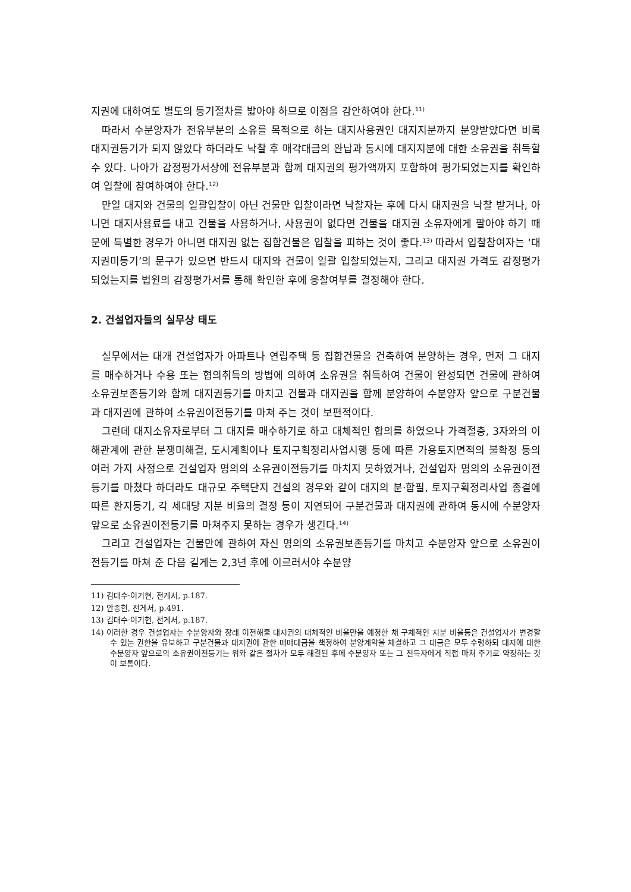지권에 대하여도 별도의 등기절차를 밟아야 하므로 이점을 감안하여야 한다.<sup>11)</sup>
따라서 수분양자가 전유부분의 소유를 목적으로 하는 대지사용권인 대지지분까지 분양받았다면 비록 대지권등기가 되지 않았다 하더라도 낙찰 후 매각대금의 완납과 동시에 대지지분에 대한 소유권을 취득할 수 있다. 나아가 감정평가서상에 전유부분과 함께 대지권의 평가액까지 포함하여 평가되었는지를 확인하여 입찰에 참여하여야 한다.<sup>12)</sup>
만일 대지와 건물의 일괄입찰이 아닌 건물만 입찰이라면 낙찰자는 후에 다시 대지권을 낙찰 받거나, 아니면 대지사용료를 내고 건물을 사용하거나, 사용권이 없다면 건물을 대지권 소유자에게 팔아야 하기 때문에 특별한 경우가 아니면 대지권 없는 집합건물은 입찰을 피하는 것이 좋다.<sup>13)</sup> 따라서 입찰참여자는 ‘대지권미등기’의 문구가 있으면 반드시 대지와 건물이 일괄 입찰되었는지, 그리고 대지권 가격도 감정평가 되었는지를 법원의 감정평가서를 통해 확인한 후에 응찰여부를 결정해야 한다.
2. 건설업자들의 실무상 태도
실무에서는 대개 건설업자가 아파트나 연립주택 등 집합건물을 건축하여 분양하는 경우, 먼저 그 대지를 매수하거나 수용 또는 협의취득의 방법에 의하여 소유권을 취득하여 건물이 완성되면 건물에 관하여 소유권보존등기와 함께 대지권등기를 마치고 건물과 대지권을 함께 분양하여 수분양자 앞으로 구분건물과 대지권에 관하여 소유권이전등기를 마쳐 주는 것이 보편적이다.
그런데 대지소유자로부터 그 대지를 매수하기로 하고 대체적인 합의를 하였으나 가격절충, 3자와의 이해관계에 관한 분쟁미해결, 도시계획이나 토지구획정리사업시행 등에 따른 가용토지면적의 불확정 등의 여러 가지 사정으로 건설업자 명의의 소유권이전등기를 마치지 못하였거나, 건설업자 명의의 소유권이전등기를 마쳤다 하더라도 대규모 주택단지 건설의 경우와 같이 대지의 분·합필, 토지구획정리사업 종결에 따른 환지등기, 각 세대당 지분 비율의 결정 등이 지연되어 구분건물과 대지권에 관하여 동시에 수분양자 앞으로 소유권이전등기를 마쳐주지 못하는 경우가 생긴다.<sup>14)</sup>
그리고 건설업자는 건물만에 관하여 자신 명의의 소유권보존등기를 마치고 수분양자 앞으로 소유권이전등기를 마쳐 준 다음 길게는 2,3년 후에 이르러서야 수분양
11) 김대수·이기현, 전게서, p.187.
12) 안종현, 전게서, p.491.
13) 김대수·이기현, 전게서, p.187.
14) 이러한 경우 건설업자는 수분양자와 장래 이전해줄 대지권의 대체적인 비율만을 예정한 채 구체적인 지분 비율등은 건설업자가 변경할 수 있는 권한을 유보하고 구분건물과 대지권에 관한 매매대금을 책정하여 분양계약을 체결하고 그 대금은 모두 수령하되 대지에 대한 수분양자 앞으로의 소유권이전등기는 위와 같은 절차가 모두 해결된 후에 수분양자 또는 그 전득자에게 직접 마쳐 주기로 약정하는 것이 보통이다.